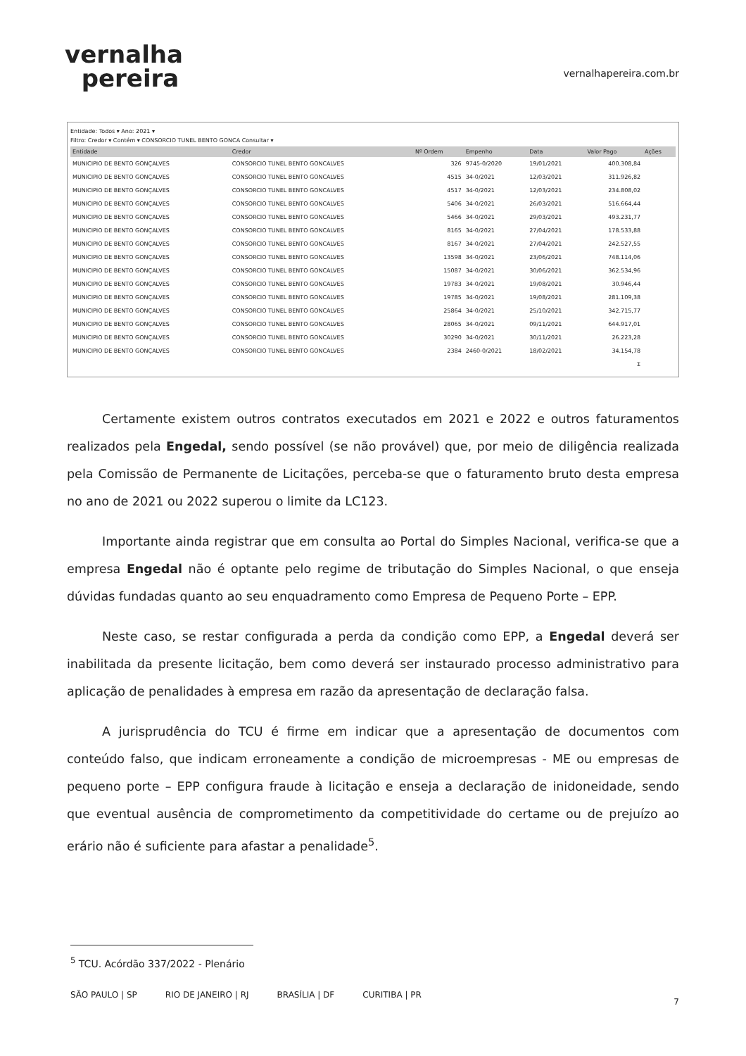vernalha
pereira
vernalhapereira.com.br
Entidade: Todos ▾ Ano: 2021 ▾
Filtro: Credor ▾ Contém ▾ CONSORCIO TUNEL BENTO GONCA Consultar ▾
| Entidade | Credor | Nº Ordem | Empenho | Data | Valor Pago | Ações |
| --- | --- | --- | --- | --- | --- | --- |
| MUNICIPIO DE BENTO GONÇALVES | CONSORCIO TUNEL BENTO GONCALVES | 326 | 9745-0/2020 | 19/01/2021 | 400.308,84 | |
| MUNICIPIO DE BENTO GONÇALVES | CONSORCIO TUNEL BENTO GONCALVES | 4515 | 34-0/2021 | 12/03/2021 | 311.926,82 | |
| MUNICIPIO DE BENTO GONÇALVES | CONSORCIO TUNEL BENTO GONCALVES | 4517 | 34-0/2021 | 12/03/2021 | 234.808,02 | |
| MUNICIPIO DE BENTO GONÇALVES | CONSORCIO TUNEL BENTO GONCALVES | 5406 | 34-0/2021 | 26/03/2021 | 516.664,44 | |
| MUNICIPIO DE BENTO GONÇALVES | CONSORCIO TUNEL BENTO GONCALVES | 5466 | 34-0/2021 | 29/03/2021 | 493.231,77 | |
| MUNICIPIO DE BENTO GONÇALVES | CONSORCIO TUNEL BENTO GONCALVES | 8165 | 34-0/2021 | 27/04/2021 | 178.533,88 | |
| MUNICIPIO DE BENTO GONÇALVES | CONSORCIO TUNEL BENTO GONCALVES | 8167 | 34-0/2021 | 27/04/2021 | 242.527,55 | |
| MUNICIPIO DE BENTO GONÇALVES | CONSORCIO TUNEL BENTO GONCALVES | 13598 | 34-0/2021 | 23/06/2021 | 748.114,06 | |
| MUNICIPIO DE BENTO GONÇALVES | CONSORCIO TUNEL BENTO GONCALVES | 15087 | 34-0/2021 | 30/06/2021 | 362.534,96 | |
| MUNICIPIO DE BENTO GONÇALVES | CONSORCIO TUNEL BENTO GONCALVES | 19783 | 34-0/2021 | 19/08/2021 | 30.946,44 | |
| MUNICIPIO DE BENTO GONÇALVES | CONSORCIO TUNEL BENTO GONCALVES | 19785 | 34-0/2021 | 19/08/2021 | 281.109,38 | |
| MUNICIPIO DE BENTO GONÇALVES | CONSORCIO TUNEL BENTO GONCALVES | 25864 | 34-0/2021 | 25/10/2021 | 342.715,77 | |
| MUNICIPIO DE BENTO GONÇALVES | CONSORCIO TUNEL BENTO GONCALVES | 28065 | 34-0/2021 | 09/11/2021 | 644.917,01 | |
| MUNICIPIO DE BENTO GONÇALVES | CONSORCIO TUNEL BENTO GONCALVES | 30290 | 34-0/2021 | 30/11/2021 | 26.223,28 | |
| MUNICIPIO DE BENTO GONÇALVES | CONSORCIO TUNEL BENTO GONCALVES | 2384 | 2460-0/2021 | 18/02/2021 | 34.154,78 | |
| | | | | | Σ | |
Certamente existem outros contratos executados em 2021 e 2022 e outros faturamentos realizados pela Engedal, sendo possível (se não provável) que, por meio de diligência realizada pela Comissão de Permanente de Licitações, perceba-se que o faturamento bruto desta empresa no ano de 2021 ou 2022 superou o limite da LC123.
Importante ainda registrar que em consulta ao Portal do Simples Nacional, verifica-se que a empresa Engedal não é optante pelo regime de tributação do Simples Nacional, o que enseja dúvidas fundadas quanto ao seu enquadramento como Empresa de Pequeno Porte – EPP.
Neste caso, se restar configurada a perda da condição como EPP, a Engedal deverá ser inabilitada da presente licitação, bem como deverá ser instaurado processo administrativo para aplicação de penalidades à empresa em razão da apresentação de declaração falsa.
A jurisprudência do TCU é firme em indicar que a apresentação de documentos com conteúdo falso, que indicam erroneamente a condição de microempresas - ME ou empresas de pequeno porte – EPP configura fraude à licitação e enseja a declaração de inidoneidade, sendo que eventual ausência de comprometimento da competitividade do certame ou de prejuízo ao erário não é suficiente para afastar a penalidade<sup>5</sup>.
<sup>5</sup> TCU. Acórdão 337/2022 - Plenário
SÃO PAULO | SP RIO DE JANEIRO | RJ BRASÍLIA | DF CURITIBA | PR
7